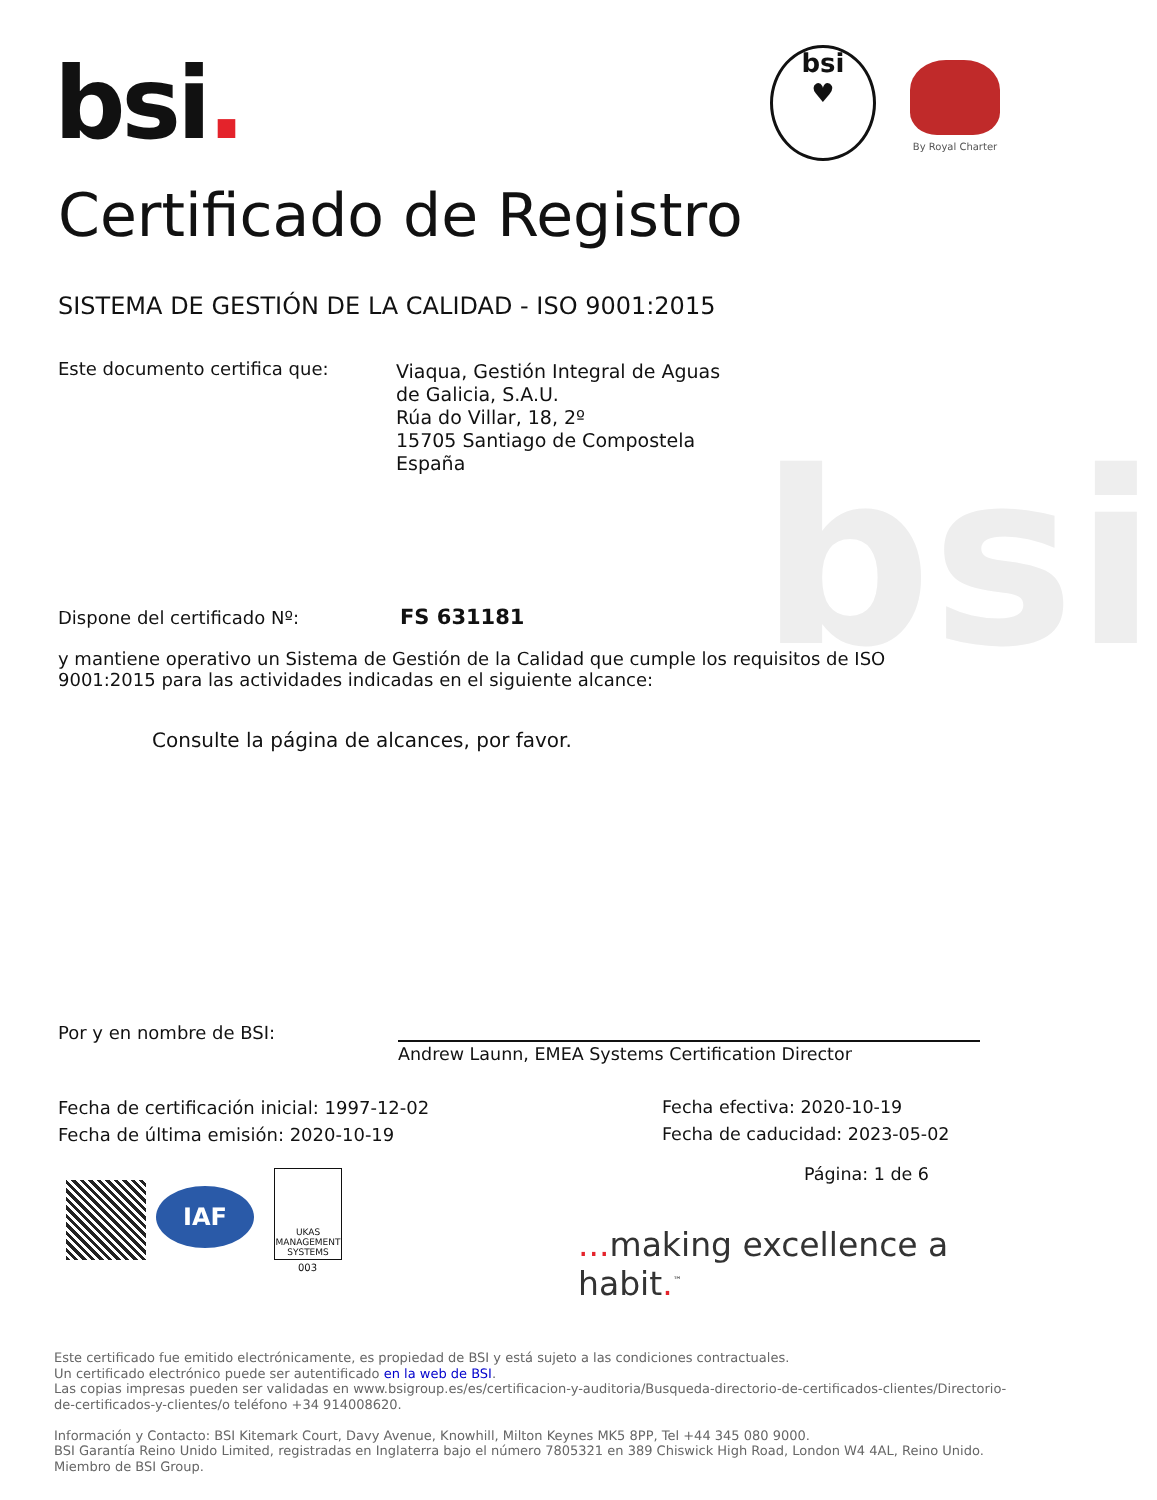bsi
bsi.
bsi
♥
By Royal Charter
Certificado de Registro
SISTEMA DE GESTIÓN DE LA CALIDAD - ISO 9001:2015
Este documento certifica que:
Viaqua, Gestión Integral de Aguas
de Galicia, S.A.U.
Rúa do Villar, 18, 2º
15705 Santiago de Compostela
España
Dispone del certificado Nº: FS 631181
y mantiene operativo un Sistema de Gestión de la Calidad que cumple los requisitos de ISO 9001:2015 para las actividades indicadas en el siguiente alcance:
Consulte la página de alcances, por favor.
Por y en nombre de BSI:
Andrew Launn, EMEA Systems Certification Director
Fecha de certificación inicial: 1997-12-02
Fecha de última emisión: 2020-10-19
Fecha efectiva: 2020-10-19
Fecha de caducidad: 2023-05-02
Página: 1 de 6
IAF
UKAS
MANAGEMENT SYSTEMS
003
... making excellence a habit.<sup>™</sup>
Este certificado fue emitido electrónicamente, es propiedad de BSI y está sujeto a las condiciones contractuales.
Un certificado electrónico puede ser autentificado en la web de BSI.
Las copias impresas pueden ser validadas en www.bsigroup.es/es/certificacion-y-auditoria/Busqueda-directorio-de-certificados-clientes/Directorio-de-certificados-y-clientes/o teléfono +34 914008620.
Información y Contacto: BSI Kitemark Court, Davy Avenue, Knowhill, Milton Keynes MK5 8PP, Tel +44 345 080 9000.
BSI Garantía Reino Unido Limited, registradas en Inglaterra bajo el número 7805321 en 389 Chiswick High Road, London W4 4AL, Reino Unido.
Miembro de BSI Group.